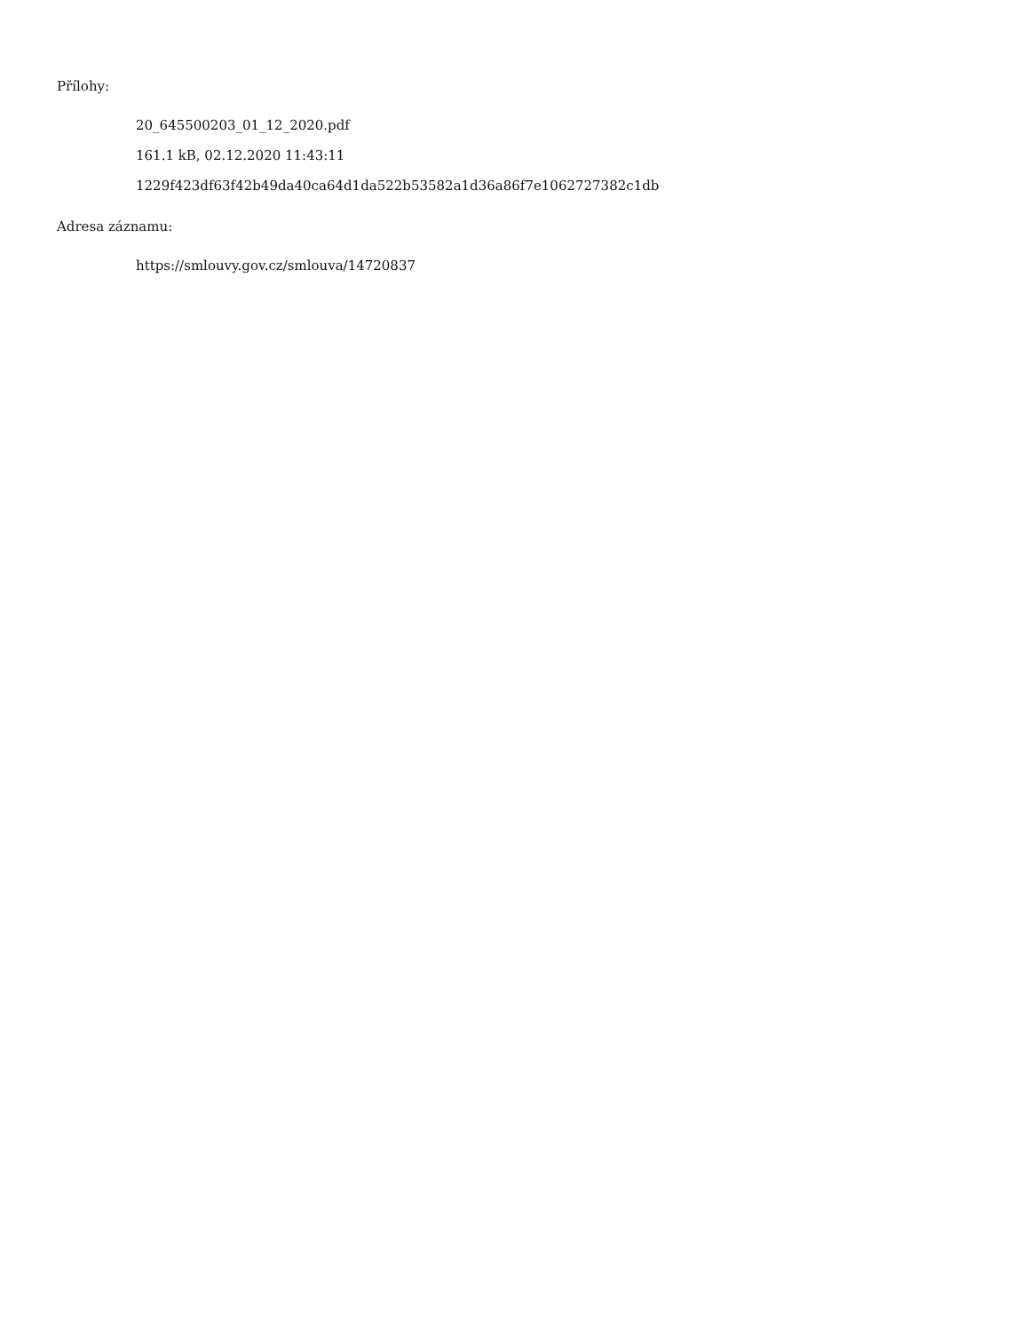Přílohy:
20_645500203_01_12_2020.pdf
161.1 kB, 02.12.2020 11:43:11
1229f423df63f42b49da40ca64d1da522b53582a1d36a86f7e1062727382c1db
Adresa záznamu:
https://smlouvy.gov.cz/smlouva/14720837